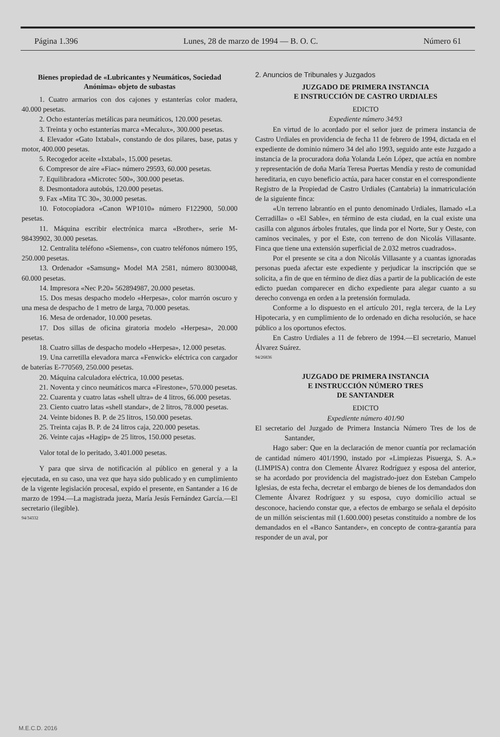Página 1.396 Lunes, 28 de marzo de 1994 — B. O. C. Número 61
Bienes propiedad de «Lubricantes y Neumáticos, Sociedad Anónima» objeto de subastas
1. Cuatro armarios con dos cajones y estanterías color madera, 40.000 pesetas.
2. Ocho estanterías metálicas para neumáticos, 120.000 pesetas.
3. Treinta y ocho estanterías marca «Mecalux», 300.000 pesetas.
4. Elevador «Gato Ixtabal», constando de dos pilares, base, patas y motor, 400.000 pesetas.
5. Recogedor aceite «Ixtabal», 15.000 pesetas.
6. Compresor de aire «Fiac» número 29593, 60.000 pesetas.
7. Equilibradora «Microtec 500», 300.000 pesetas.
8. Desmontadora autobús, 120.000 pesetas.
9. Fax «Mita TC 30», 30.000 pesetas.
10. Fotocopiadora «Canon WP1010» número F122900, 50.000 pesetas.
11. Máquina escribir electrónica marca «Brother», serie M-98439902, 30.000 pesetas.
12. Centralita teléfono «Siemens», con cuatro teléfonos número 195, 250.000 pesetas.
13. Ordenador «Samsung» Model MA 2581, número 80300048, 60.000 pesetas.
14. Impresora «Nec P.20» 562894987, 20.000 pesetas.
15. Dos mesas despacho modelo «Herpesa», color marrón oscuro y una mesa de despacho de 1 metro de larga, 70.000 pesetas.
16. Mesa de ordenador, 10.000 pesetas.
17. Dos sillas de oficina giratoria modelo «Herpesa», 20.000 pesetas.
18. Cuatro sillas de despacho modelo «Herpesa», 12.000 pesetas.
19. Una carretilla elevadora marca «Fenwick» eléctrica con cargador de baterías E-770569, 250.000 pesetas.
20. Máquina calculadora eléctrica, 10.000 pesetas.
21. Noventa y cinco neumáticos marca «Firestone», 570.000 pesetas.
22. Cuarenta y cuatro latas «shell ultra» de 4 litros, 66.000 pesetas.
23. Ciento cuatro latas «shell standar», de 2 litros, 78.000 pesetas.
24. Veinte bidones B. P. de 25 litros, 150.000 pesetas.
25. Treinta cajas B. P. de 24 litros caja, 220.000 pesetas.
26. Veinte cajas «Hagip» de 25 litros, 150.000 pesetas.
Valor total de lo peritado, 3.401.000 pesetas.
Y para que sirva de notificación al público en general y a la ejecutada, en su caso, una vez que haya sido publicado y en cumplimiento de la vigente legislación procesal, expido el presente, en Santander a 16 de marzo de 1994.—La magistrada jueza, María Jesús Fernández García.—El secretario (ilegible).
94/34332
2. Anuncios de Tribunales y Juzgados
JUZGADO DE PRIMERA INSTANCIA
E INSTRUCCIÓN DE CASTRO URDIALES
EDICTO
Expediente número 34/93
En virtud de lo acordado por el señor juez de primera instancia de Castro Urdiales en providencia de fecha 11 de febrero de 1994, dictada en el expediente de dominio número 34 del año 1993, seguido ante este Juzgado a instancia de la procuradora doña Yolanda León López, que actúa en nombre y representación de doña María Teresa Puertas Mendía y resto de comunidad hereditaria, en cuyo beneficio actúa, para hacer constar en el correspondiente Registro de la Propiedad de Castro Urdiales (Cantabria) la inmatriculación de la siguiente finca:
«Un terreno labrantío en el punto denominado Urdiales, llamado «La Cerradilla» o «El Sable», en término de esta ciudad, en la cual existe una casilla con algunos árboles frutales, que linda por el Norte, Sur y Oeste, con caminos vecinales, y por el Este, con terreno de don Nicolás Villasante. Finca que tiene una extensión superficial de 2.032 metros cuadrados».
Por el presente se cita a don Nicolás Villasante y a cuantas ignoradas personas pueda afectar este expediente y perjudicar la inscripción que se solicita, a fin de que en término de diez días a partir de la publicación de este edicto puedan comparecer en dicho expediente para alegar cuanto a su derecho convenga en orden a la pretensión formulada.
Conforme a lo dispuesto en el artículo 201, regla tercera, de la Ley Hipotecaria, y en cumplimiento de lo ordenado en dicha resolución, se hace público a los oportunos efectos.
En Castro Urdiales a 11 de febrero de 1994.—El secretario, Manuel Álvarez Suárez.
94/26836
JUZGADO DE PRIMERA INSTANCIA
E INSTRUCCIÓN NÚMERO TRES
DE SANTANDER
EDICTO
Expediente número 401/90
El secretario del Juzgado de Primera Instancia Número Tres de los de Santander,
Hago saber: Que en la declaración de menor cuantía por reclamación de cantidad número 401/1990, instado por «Limpiezas Pisuerga, S. A.» (LIMPISA) contra don Clemente Álvarez Rodríguez y esposa del anterior, se ha acordado por providencia del magistrado-juez don Esteban Campelo Iglesias, de esta fecha, decretar el embargo de bienes de los demandados don Clemente Álvarez Rodríguez y su esposa, cuyo domicilio actual se desconoce, haciendo constar que, a efectos de embargo se señala el depósito de un millón seiscientas mil (1.600.000) pesetas constituido a nombre de los demandados en el «Banco Santander», en concepto de contra-garantía para responder de un aval, por
M.E.C.D. 2016